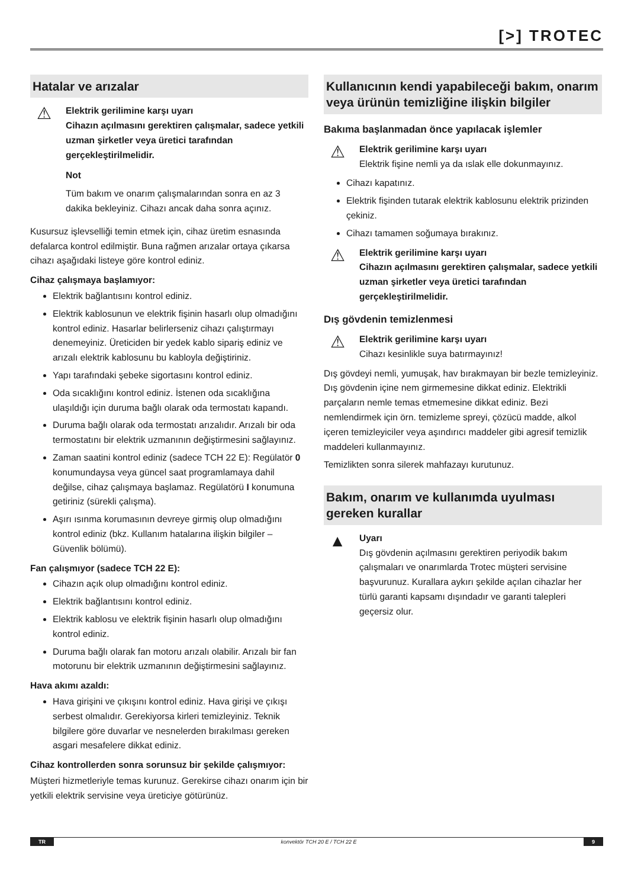[>] TROTEC
Hatalar ve arızalar
⚠
Elektrik gerilimine karşı uyarı
Cihazın açılmasını gerektiren çalışmalar, sadece yetkili uzman şirketler veya üretici tarafından gerçekleştirilmelidir.
Not
Tüm bakım ve onarım çalışmalarından sonra en az 3 dakika bekleyiniz. Cihazı ancak daha sonra açınız.
Kusursuz işlevselliği temin etmek için, cihaz üretim esnasında defalarca kontrol edilmiştir. Buna rağmen arızalar ortaya çıkarsa cihazı aşağıdaki listeye göre kontrol ediniz.
Cihaz çalışmaya başlamıyor:
Elektrik bağlantısını kontrol ediniz.
Elektrik kablosunun ve elektrik fişinin hasarlı olup olmadığını kontrol ediniz. Hasarlar belirlerseniz cihazı çalıştırmayı denemeyiniz. Üreticiden bir yedek kablo sipariş ediniz ve arızalı elektrik kablosunu bu kabloyla değiştiriniz.
Yapı tarafındaki şebeke sigortasını kontrol ediniz.
Oda sıcaklığını kontrol ediniz. İstenen oda sıcaklığına ulaşıldığı için duruma bağlı olarak oda termostatı kapandı.
Duruma bağlı olarak oda termostatı arızalıdır. Arızalı bir oda termostatını bir elektrik uzmanının değiştirmesini sağlayınız.
Zaman saatini kontrol ediniz (sadece TCH 22 E): Regülatör 0 konumundaysa veya güncel saat programlamaya dahil değilse, cihaz çalışmaya başlamaz. Regülatörü I konumuna getiriniz (sürekli çalışma).
Aşırı ısınma korumasının devreye girmiş olup olmadığını kontrol ediniz (bkz. Kullanım hatalarına ilişkin bilgiler – Güvenlik bölümü).
Fan çalışmıyor (sadece TCH 22 E):
Cihazın açık olup olmadığını kontrol ediniz.
Elektrik bağlantısını kontrol ediniz.
Elektrik kablosu ve elektrik fişinin hasarlı olup olmadığını kontrol ediniz.
Duruma bağlı olarak fan motoru arızalı olabilir. Arızalı bir fan motorunu bir elektrik uzmanının değiştirmesini sağlayınız.
Hava akımı azaldı:
Hava girişini ve çıkışını kontrol ediniz. Hava girişi ve çıkışı serbest olmalıdır. Gerekiyorsa kirleri temizleyiniz. Teknik bilgilere göre duvarlar ve nesnelerden bırakılması gereken asgari mesafelere dikkat ediniz.
Cihaz kontrollerden sonra sorunsuz bir şekilde çalışmıyor:
Müşteri hizmetleriyle temas kurunuz. Gerekirse cihazı onarım için bir yetkili elektrik servisine veya üreticiye götürünüz.
Kullanıcının kendi yapabileceği bakım, onarım veya ürünün temizliğine ilişkin bilgiler
Bakıma başlanmadan önce yapılacak işlemler
⚠
Elektrik gerilimine karşı uyarı
Elektrik fişine nemli ya da ıslak elle dokunmayınız.
Cihazı kapatınız.
Elektrik fişinden tutarak elektrik kablosunu elektrik prizinden çekiniz.
Cihazı tamamen soğumaya bırakınız.
⚠
Elektrik gerilimine karşı uyarı
Cihazın açılmasını gerektiren çalışmalar, sadece yetkili uzman şirketler veya üretici tarafından gerçekleştirilmelidir.
Dış gövdenin temizlenmesi
⚠
Elektrik gerilimine karşı uyarı
Cihazı kesinlikle suya batırmayınız!
Dış gövdeyi nemli, yumuşak, hav bırakmayan bir bezle temizleyiniz. Dış gövdenin içine nem girmemesine dikkat ediniz. Elektrikli parçaların nemle temas etmemesine dikkat ediniz. Bezi nemlendirmek için örn. temizleme spreyi, çözücü madde, alkol içeren temizleyiciler veya aşındırıcı maddeler gibi agresif temizlik maddeleri kullanmayınız.
Temizlikten sonra silerek mahfazayı kurutunuz.
Bakım, onarım ve kullanımda uyulması gereken kurallar
▲
Uyarı
Dış gövdenin açılmasını gerektiren periyodik bakım çalışmaları ve onarımlarda Trotec müşteri servisine başvurunuz. Kurallara aykırı şekilde açılan cihazlar her türlü garanti kapsamı dışındadır ve garanti talepleri geçersiz olur.
TR konvektör TCH 20 E / TCH 22 E 9